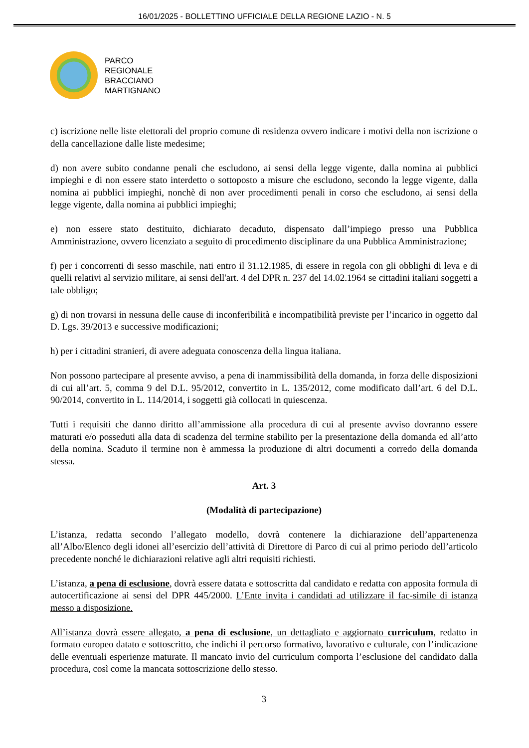16/01/2025 - BOLLETTINO UFFICIALE DELLA REGIONE LAZIO - N. 5
PARCO
REGIONALE
BRACCIANO
MARTIGNANO
c) iscrizione nelle liste elettorali del proprio comune di residenza ovvero indicare i motivi della non iscrizione o della cancellazione dalle liste medesime;
d) non avere subito condanne penali che escludono, ai sensi della legge vigente, dalla nomina ai pubblici impieghi e di non essere stato interdetto o sottoposto a misure che escludono, secondo la legge vigente, dalla nomina ai pubblici impieghi, nonchè di non aver procedimenti penali in corso che escludono, ai sensi della legge vigente, dalla nomina ai pubblici impieghi;
e) non essere stato destituito, dichiarato decaduto, dispensato dall’impiego presso una Pubblica Amministrazione, ovvero licenziato a seguito di procedimento disciplinare da una Pubblica Amministrazione;
f) per i concorrenti di sesso maschile, nati entro il 31.12.1985, di essere in regola con gli obblighi di leva e di quelli relativi al servizio militare, ai sensi dell'art. 4 del DPR n. 237 del 14.02.1964 se cittadini italiani soggetti a tale obbligo;
g) di non trovarsi in nessuna delle cause di inconferibilità e incompatibilità previste per l’incarico in oggetto dal D. Lgs. 39/2013 e successive modificazioni;
h) per i cittadini stranieri, di avere adeguata conoscenza della lingua italiana.
Non possono partecipare al presente avviso, a pena di inammissibilità della domanda, in forza delle disposizioni di cui all’art. 5, comma 9 del D.L. 95/2012, convertito in L. 135/2012, come modificato dall’art. 6 del D.L. 90/2014, convertito in L. 114/2014, i soggetti già collocati in quiescenza.
Tutti i requisiti che danno diritto all’ammissione alla procedura di cui al presente avviso dovranno essere maturati e/o posseduti alla data di scadenza del termine stabilito per la presentazione della domanda ed all’atto della nomina. Scaduto il termine non è ammessa la produzione di altri documenti a corredo della domanda stessa.
Art. 3
(Modalità di partecipazione)
L’istanza, redatta secondo l’allegato modello, dovrà contenere la dichiarazione dell’appartenenza all’Albo/Elenco degli idonei all’esercizio dell’attività di Direttore di Parco di cui al primo periodo dell’articolo precedente nonché le dichiarazioni relative agli altri requisiti richiesti.
L’istanza, a pena di esclusione, dovrà essere datata e sottoscritta dal candidato e redatta con apposita formula di autocertificazione ai sensi del DPR 445/2000. L’Ente invita i candidati ad utilizzare il fac-simile di istanza messo a disposizione.
All’istanza dovrà essere allegato, a pena di esclusione, un dettagliato e aggiornato curriculum, redatto in formato europeo datato e sottoscritto, che indichi il percorso formativo, lavorativo e culturale, con l’indicazione delle eventuali esperienze maturate. Il mancato invio del curriculum comporta l’esclusione del candidato dalla procedura, così come la mancata sottoscrizione dello stesso.
3